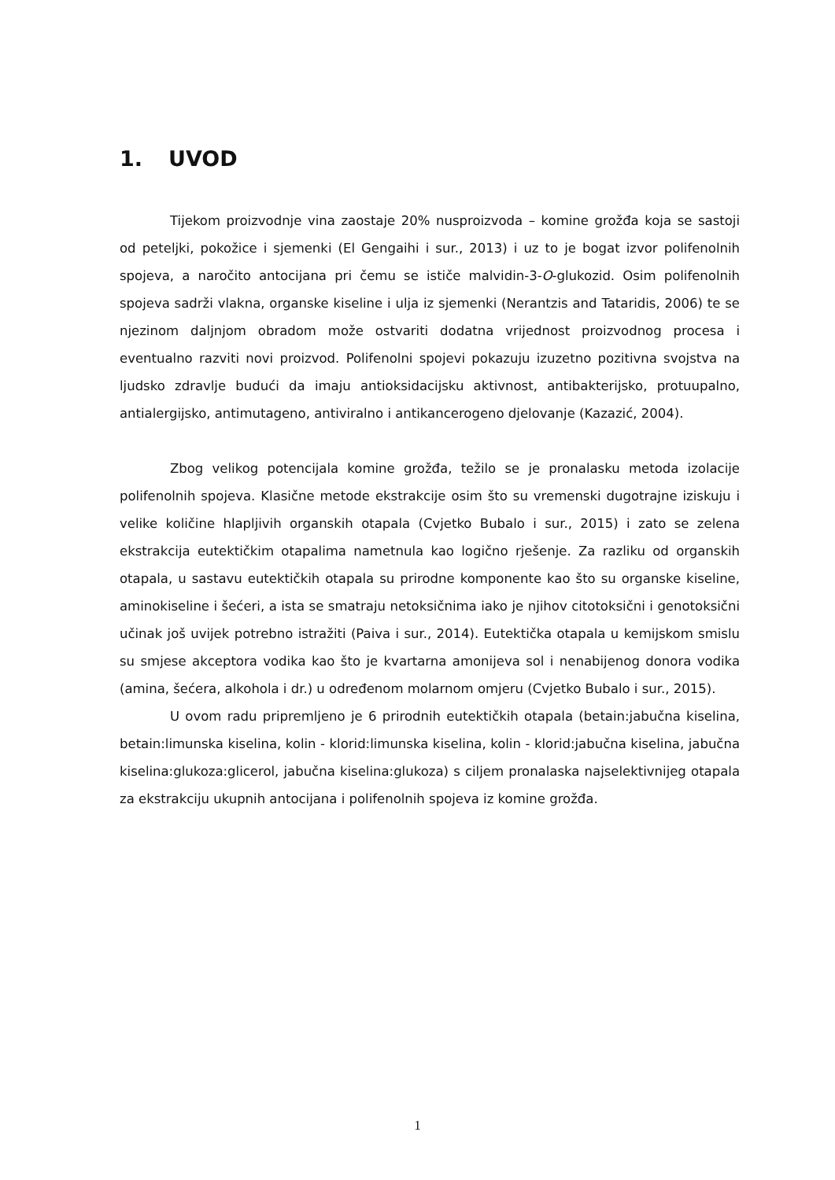1. UVOD
Tijekom proizvodnje vina zaostaje 20% nusproizvoda – komine grožđa koja se sastoji od peteljki, pokožice i sjemenki (El Gengaihi i sur., 2013) i uz to je bogat izvor polifenolnih spojeva, a naročito antocijana pri čemu se ističe malvidin-3-O-glukozid. Osim polifenolnih spojeva sadrži vlakna, organske kiseline i ulja iz sjemenki (Nerantzis and Tataridis, 2006) te se njezinom daljnjom obradom može ostvariti dodatna vrijednost proizvodnog procesa i eventualno razviti novi proizvod. Polifenolni spojevi pokazuju izuzetno pozitivna svojstva na ljudsko zdravlje budući da imaju antioksidacijsku aktivnost, antibakterijsko, protuupalno, antialergijsko, antimutageno, antiviralno i antikancerogeno djelovanje (Kazazić, 2004).
Zbog velikog potencijala komine grožđa, težilo se je pronalasku metoda izolacije polifenolnih spojeva. Klasične metode ekstrakcije osim što su vremenski dugotrajne iziskuju i velike količine hlapljivih organskih otapala (Cvjetko Bubalo i sur., 2015) i zato se zelena ekstrakcija eutektičkim otapalima nametnula kao logično rješenje. Za razliku od organskih otapala, u sastavu eutektičkih otapala su prirodne komponente kao što su organske kiseline, aminokiseline i šećeri, a ista se smatraju netoksičnima iako je njihov citotoksični i genotoksični učinak još uvijek potrebno istražiti (Paiva i sur., 2014). Eutektička otapala u kemijskom smislu su smjese akceptora vodika kao što je kvartarna amonijeva sol i nenabijenog donora vodika (amina, šećera, alkohola i dr.) u određenom molarnom omjeru (Cvjetko Bubalo i sur., 2015).
U ovom radu pripremljeno je 6 prirodnih eutektičkih otapala (betain:jabučna kiselina, betain:limunska kiselina, kolin - klorid:limunska kiselina, kolin - klorid:jabučna kiselina, jabučna kiselina:glukoza:glicerol, jabučna kiselina:glukoza) s ciljem pronalaska najselektivnijeg otapala za ekstrakciju ukupnih antocijana i polifenolnih spojeva iz komine grožđa.
1